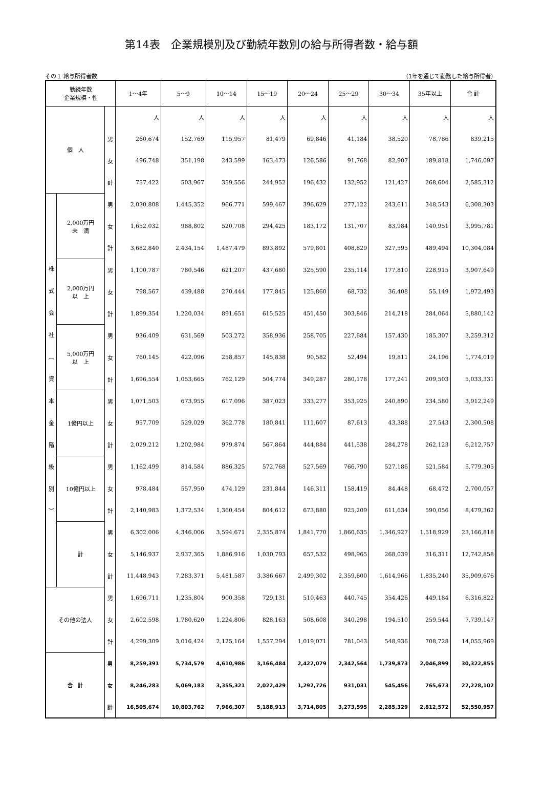第14表　企業規模別及び勤続年数別の給与所得者数・給与額
その１ 給与所得者数 （1年を通じて勤務した給与所得者）
| 勤続年数 企業規模・性 | | | 1～4年 | 5～9 | 10～14 | 15～19 | 20～24 | 25～29 | 30～34 | 35年以上 | 合 計 |
| --- | --- | --- | --- | --- | --- | --- | --- | --- | --- | --- | --- |
| 個 人 | | | 人 | 人 | 人 | 人 | 人 | 人 | 人 | 人 | 人 |
| | | 男 | 260,674 | 152,769 | 115,957 | 81,479 | 69,846 | 41,184 | 38,520 | 78,786 | 839,215 |
| | | 女 | 496,748 | 351,198 | 243,599 | 163,473 | 126,586 | 91,768 | 82,907 | 189,818 | 1,746,097 |
| | | 計 | 757,422 | 503,967 | 359,556 | 244,952 | 196,432 | 132,952 | 121,427 | 268,604 | 2,585,312 |
| 株 式 会 社 ︵ 資 本 金 階 級 別 ︶ | 2,000万円 未 満 | 男 | 2,030,808 | 1,445,352 | 966,771 | 599,467 | 396,629 | 277,122 | 243,611 | 348,543 | 6,308,303 |
| | | 女 | 1,652,032 | 988,802 | 520,708 | 294,425 | 183,172 | 131,707 | 83,984 | 140,951 | 3,995,781 |
| | | 計 | 3,682,840 | 2,434,154 | 1,487,479 | 893,892 | 579,801 | 408,829 | 327,595 | 489,494 | 10,304,084 |
| | 2,000万円 以 上 | 男 | 1,100,787 | 780,546 | 621,207 | 437,680 | 325,590 | 235,114 | 177,810 | 228,915 | 3,907,649 |
| | | 女 | 798,567 | 439,488 | 270,444 | 177,845 | 125,860 | 68,732 | 36,408 | 55,149 | 1,972,493 |
| | | 計 | 1,899,354 | 1,220,034 | 891,651 | 615,525 | 451,450 | 303,846 | 214,218 | 284,064 | 5,880,142 |
| | 5,000万円 以 上 | 男 | 936,409 | 631,569 | 503,272 | 358,936 | 258,705 | 227,684 | 157,430 | 185,307 | 3,259,312 |
| | | 女 | 760,145 | 422,096 | 258,857 | 145,838 | 90,582 | 52,494 | 19,811 | 24,196 | 1,774,019 |
| | | 計 | 1,696,554 | 1,053,665 | 762,129 | 504,774 | 349,287 | 280,178 | 177,241 | 209,503 | 5,033,331 |
| | 1億円以上 | 男 | 1,071,503 | 673,955 | 617,096 | 387,023 | 333,277 | 353,925 | 240,890 | 234,580 | 3,912,249 |
| | | 女 | 957,709 | 529,029 | 362,778 | 180,841 | 111,607 | 87,613 | 43,388 | 27,543 | 2,300,508 |
| | | 計 | 2,029,212 | 1,202,984 | 979,874 | 567,864 | 444,884 | 441,538 | 284,278 | 262,123 | 6,212,757 |
| | 10億円以上 | 男 | 1,162,499 | 814,584 | 886,325 | 572,768 | 527,569 | 766,790 | 527,186 | 521,584 | 5,779,305 |
| | | 女 | 978,484 | 557,950 | 474,129 | 231,844 | 146,311 | 158,419 | 84,448 | 68,472 | 2,700,057 |
| | | 計 | 2,140,983 | 1,372,534 | 1,360,454 | 804,612 | 673,880 | 925,209 | 611,634 | 590,056 | 8,479,362 |
| | 計 | 男 | 6,302,006 | 4,346,006 | 3,594,671 | 2,355,874 | 1,841,770 | 1,860,635 | 1,346,927 | 1,518,929 | 23,166,818 |
| | | 女 | 5,146,937 | 2,937,365 | 1,886,916 | 1,030,793 | 657,532 | 498,965 | 268,039 | 316,311 | 12,742,858 |
| | | 計 | 11,448,943 | 7,283,371 | 5,481,587 | 3,386,667 | 2,499,302 | 2,359,600 | 1,614,966 | 1,835,240 | 35,909,676 |
| その他の法人 | | 男 | 1,696,711 | 1,235,804 | 900,358 | 729,131 | 510,463 | 440,745 | 354,426 | 449,184 | 6,316,822 |
| | | 女 | 2,602,598 | 1,780,620 | 1,224,806 | 828,163 | 508,608 | 340,298 | 194,510 | 259,544 | 7,739,147 |
| | | 計 | 4,299,309 | 3,016,424 | 2,125,164 | 1,557,294 | 1,019,071 | 781,043 | 548,936 | 708,728 | 14,055,969 |
| 合 計 | | 男 | 8,259,391 | 5,734,579 | 4,610,986 | 3,166,484 | 2,422,079 | 2,342,564 | 1,739,873 | 2,046,899 | 30,322,855 |
| | | 女 | 8,246,283 | 5,069,183 | 3,355,321 | 2,022,429 | 1,292,726 | 931,031 | 545,456 | 765,673 | 22,228,102 |
| | | 計 | 16,505,674 | 10,803,762 | 7,966,307 | 5,188,913 | 3,714,805 | 3,273,595 | 2,285,329 | 2,812,572 | 52,550,957 |